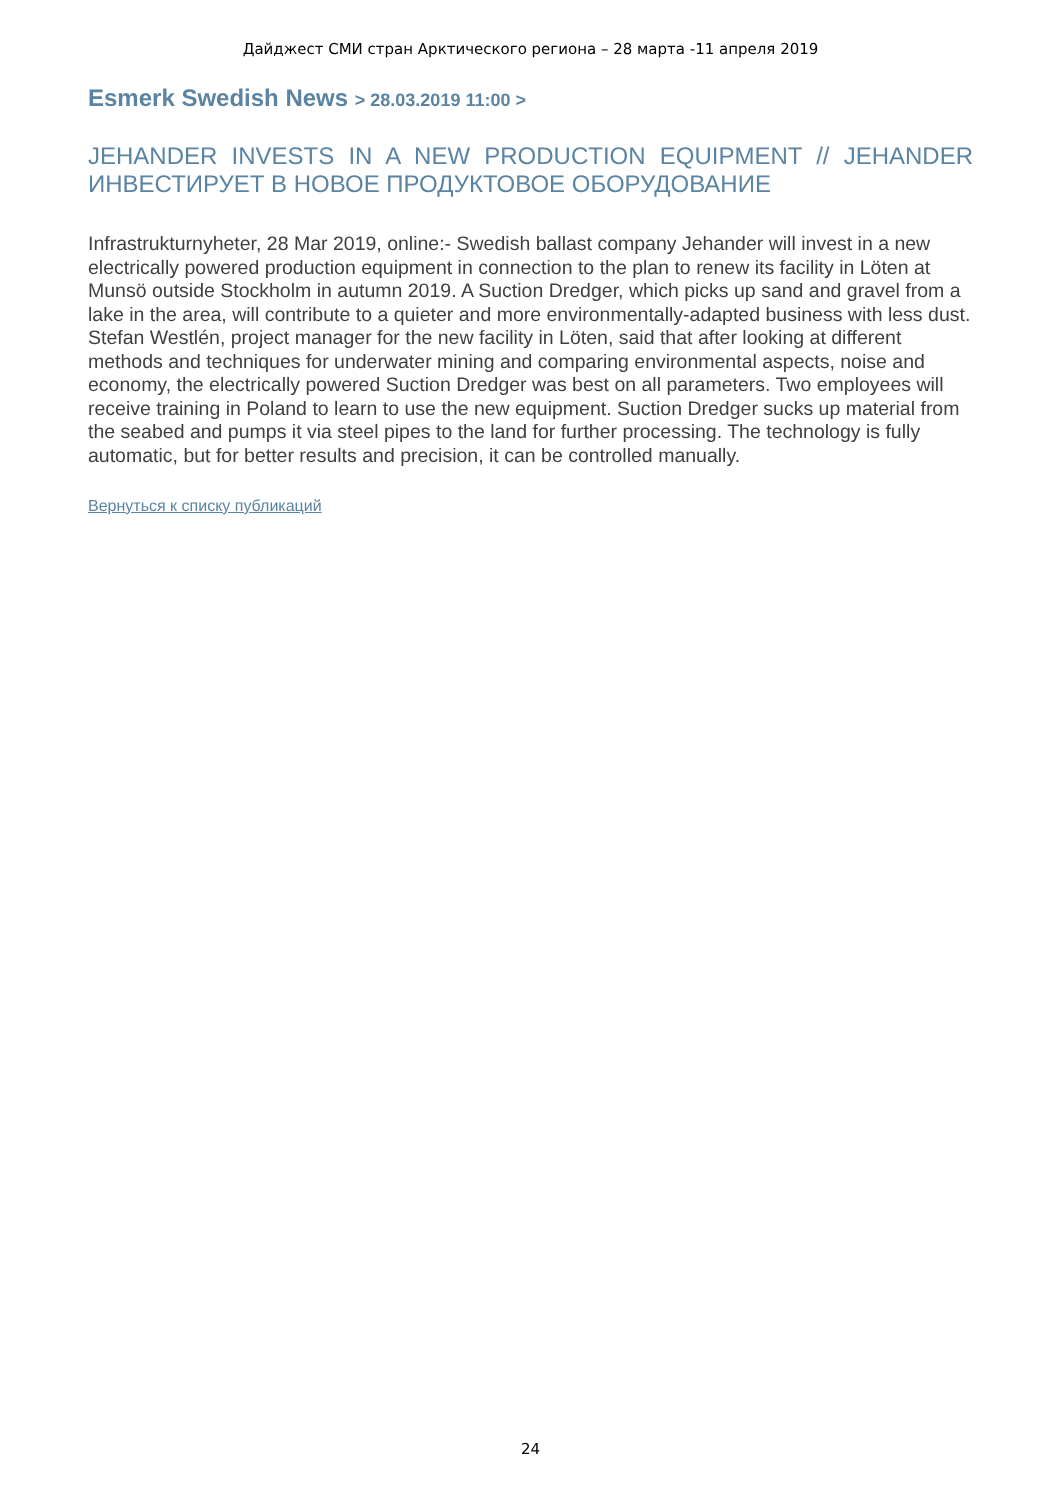Дайджест СМИ стран Арктического региона – 28 марта -11 апреля 2019
Esmerk Swedish News > 28.03.2019 11:00 >
JEHANDER INVESTS IN A NEW PRODUCTION EQUIPMENT // JEHANDER ИНВЕСТИРУЕТ В НОВОЕ ПРОДУКТОВОЕ ОБОРУДОВАНИЕ
Infrastrukturnyheter, 28 Mar 2019, online:- Swedish ballast company Jehander will invest in a new electrically powered production equipment in connection to the plan to renew its facility in Löten at Munsö outside Stockholm in autumn 2019. A Suction Dredger, which picks up sand and gravel from a lake in the area, will contribute to a quieter and more environmentally-adapted business with less dust. Stefan Westlén, project manager for the new facility in Löten, said that after looking at different methods and techniques for underwater mining and comparing environmental aspects, noise and economy, the electrically powered Suction Dredger was best on all parameters. Two employees will receive training in Poland to learn to use the new equipment. Suction Dredger sucks up material from the seabed and pumps it via steel pipes to the land for further processing. The technology is fully automatic, but for better results and precision, it can be controlled manually.
Вернуться к списку публикаций
24